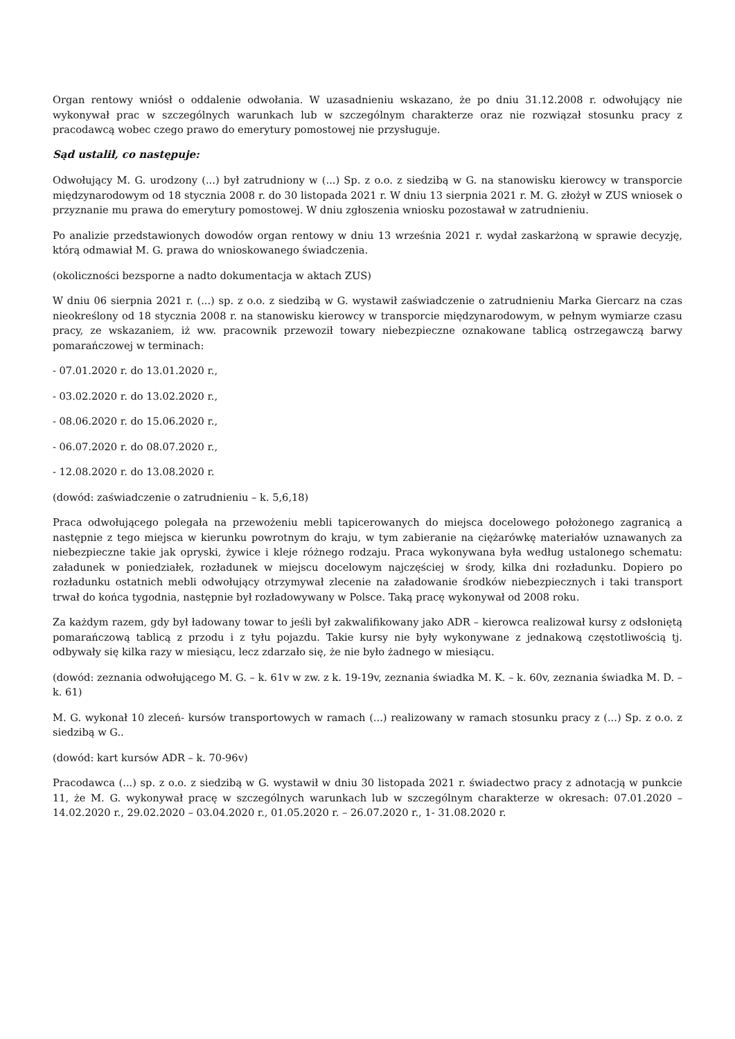Organ rentowy wniósł o oddalenie odwołania. W uzasadnieniu wskazano, że po dniu 31.12.2008 r. odwołujący nie wykonywał prac w szczególnych warunkach lub w szczególnym charakterze oraz nie rozwiązał stosunku pracy z pracodawcą wobec czego prawo do emerytury pomostowej nie przysługuje.
Sąd ustalił, co następuje:
Odwołujący M. G. urodzony (...) był zatrudniony w (...) Sp. z o.o. z siedzibą w G. na stanowisku kierowcy w transporcie międzynarodowym od 18 stycznia 2008 r. do 30 listopada 2021 r. W dniu 13 sierpnia 2021 r. M. G. złożył w ZUS wniosek o przyznanie mu prawa do emerytury pomostowej. W dniu zgłoszenia wniosku pozostawał w zatrudnieniu.
Po analizie przedstawionych dowodów organ rentowy w dniu 13 września 2021 r. wydał zaskarżoną w sprawie decyzję, którą odmawiał M. G. prawa do wnioskowanego świadczenia.
(okoliczności bezsporne a nadto dokumentacja w aktach ZUS)
W dniu 06 sierpnia 2021 r. (...) sp. z o.o. z siedzibą w G. wystawił zaświadczenie o zatrudnieniu Marka Giercarz na czas nieokreślony od 18 stycznia 2008 r. na stanowisku kierowcy w transporcie międzynarodowym, w pełnym wymiarze czasu pracy, ze wskazaniem, iż ww. pracownik przewoził towary niebezpieczne oznakowane tablicą ostrzegawczą barwy pomarańczowej w terminach:
- 07.01.2020 r. do 13.01.2020 r.,
- 03.02.2020 r. do 13.02.2020 r.,
- 08.06.2020 r. do 15.06.2020 r.,
- 06.07.2020 r. do 08.07.2020 r.,
- 12.08.2020 r. do 13.08.2020 r.
(dowód: zaświadczenie o zatrudnieniu – k. 5,6,18)
Praca odwołującego polegała na przewożeniu mebli tapicerowanych do miejsca docelowego położonego zagranicą a następnie z tego miejsca w kierunku powrotnym do kraju, w tym zabieranie na ciężarówkę materiałów uznawanych za niebezpieczne takie jak opryski, żywice i kleje różnego rodzaju. Praca wykonywana była według ustalonego schematu: załadunek w poniedziałek, rozładunek w miejscu docelowym najczęściej w środy, kilka dni rozładunku. Dopiero po rozładunku ostatnich mebli odwołujący otrzymywał zlecenie na załadowanie środków niebezpiecznych i taki transport trwał do końca tygodnia, następnie był rozładowywany w Polsce. Taką pracę wykonywał od 2008 roku.
Za każdym razem, gdy był ładowany towar to jeśli był zakwalifikowany jako ADR – kierowca realizował kursy z odsłoniętą pomarańczową tablicą z przodu i z tyłu pojazdu. Takie kursy nie były wykonywane z jednakową częstotliwością tj. odbywały się kilka razy w miesiącu, lecz zdarzało się, że nie było żadnego w miesiącu.
(dowód: zeznania odwołującego M. G. – k. 61v w zw. z k. 19-19v, zeznania świadka M. K. – k. 60v, zeznania świadka M. D. – k. 61)
M. G. wykonał 10 zleceń- kursów transportowych w ramach (...) realizowany w ramach stosunku pracy z (...) Sp. z o.o. z siedzibą w G..
(dowód: kart kursów ADR – k. 70-96v)
Pracodawca (...) sp. z o.o. z siedzibą w G. wystawił w dniu 30 listopada 2021 r. świadectwo pracy z adnotacją w punkcie 11, że M. G. wykonywał pracę w szczególnych warunkach lub w szczególnym charakterze w okresach: 07.01.2020 – 14.02.2020 r., 29.02.2020 – 03.04.2020 r., 01.05.2020 r. – 26.07.2020 r., 1- 31.08.2020 r.